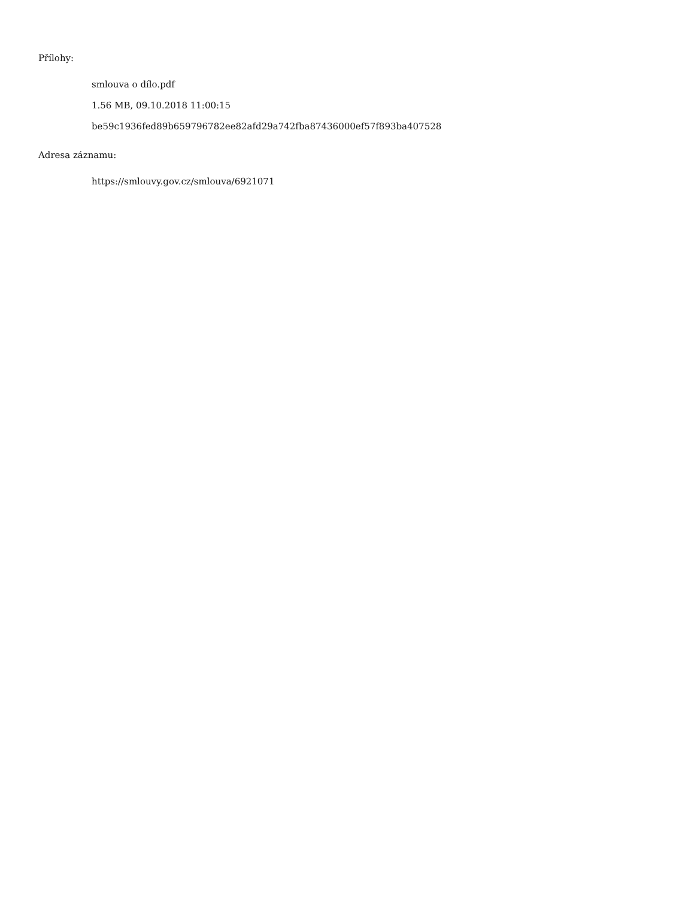Přílohy:
smlouva o dílo.pdf
1.56 MB, 09.10.2018 11:00:15
be59c1936fed89b659796782ee82afd29a742fba87436000ef57f893ba407528
Adresa záznamu:
https://smlouvy.gov.cz/smlouva/6921071